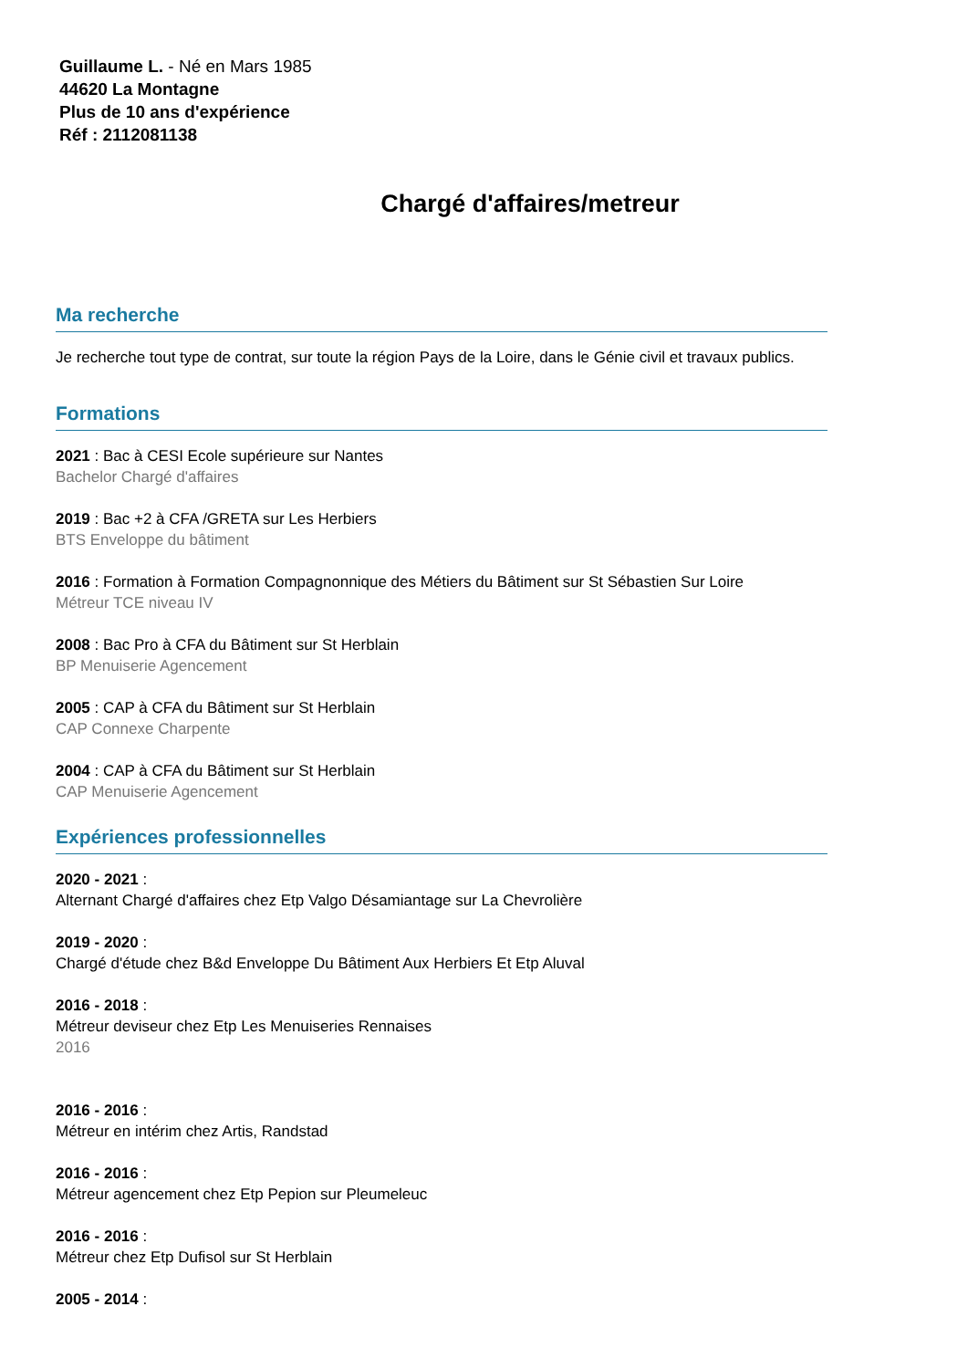Guillaume L. - Né en Mars 1985
44620 La Montagne
Plus de 10 ans d'expérience
Réf : 2112081138
Chargé d'affaires/metreur
Ma recherche
Je recherche tout type de contrat, sur toute la région Pays de la Loire, dans le Génie civil et travaux publics.
Formations
2021 : Bac à CESI Ecole supérieure sur Nantes
Bachelor Chargé d'affaires
2019 : Bac +2 à CFA /GRETA sur Les Herbiers
BTS Enveloppe du bâtiment
2016 : Formation à Formation Compagnonnique des Métiers du Bâtiment sur St Sébastien Sur Loire
Métreur TCE niveau IV
2008 : Bac Pro à CFA du Bâtiment sur St Herblain
BP Menuiserie Agencement
2005 : CAP à CFA du Bâtiment sur St Herblain
CAP Connexe Charpente
2004 : CAP à CFA du Bâtiment sur St Herblain
CAP Menuiserie Agencement
Expériences professionnelles
2020 - 2021 :
Alternant Chargé d'affaires chez Etp Valgo Désamiantage sur La Chevrolière
2019 - 2020 :
Chargé d'étude chez B&d Enveloppe Du Bâtiment Aux Herbiers Et Etp Aluval
2016 - 2018 :
Métreur deviseur chez Etp Les Menuiseries Rennaises
2016
2016 - 2016 :
Métreur en intérim chez Artis, Randstad
2016 - 2016 :
Métreur agencement chez Etp Pepion sur Pleumeleuc
2016 - 2016 :
Métreur chez Etp Dufisol sur St Herblain
2005 - 2014 :